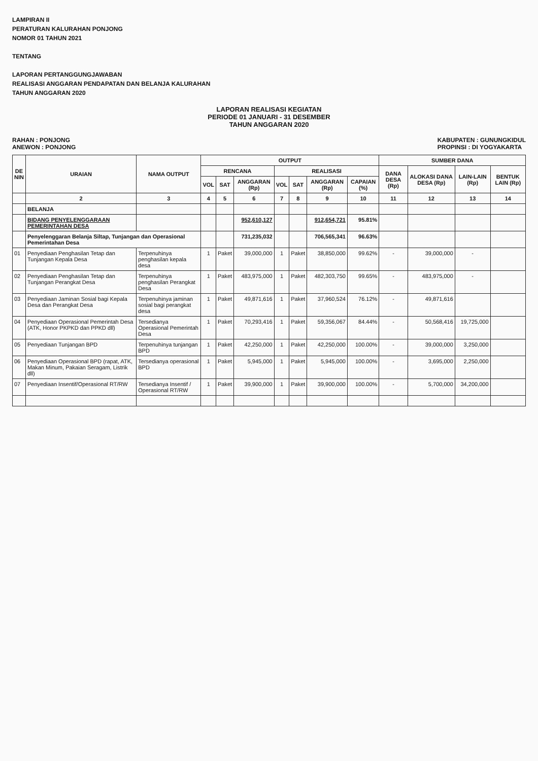LAMPIRAN II
PERATURAN KALURAHAN PONJONG
NOMOR 01 TAHUN 2021
TENTANG
LAPORAN PERTANGGUNGJAWABAN
REALISASI ANGGARAN PENDAPATAN DAN BELANJA KALURAHAN
TAHUN ANGGARAN 2020
LAPORAN REALISASI KEGIATAN
PERIODE 01 JANUARI - 31 DESEMBER
TAHUN ANGGARAN 2020
RAHAN : PONJONG
ANEWON : PONJONG
KABUPATEN : GUNUNGKIDUL
PROPINSI : DI YOGYAKARTA
| DE NIN | URAIAN | NAMA OUTPUT | OUTPUT | | | | | | | SUMBER DANA | | | |
| --- | --- | --- | --- | --- | --- | --- | --- | --- | --- | --- | --- | --- | --- |
| | | | RENCANA | | | REALISASI | | | | DANA DESA (Rp) | ALOKASI DANA DESA (Rp) | LAIN-LAIN (Rp) | BENTUK LAIN (Rp) |
| | | | VOL | SAT | ANGGARAN (Rp) | VOL | SAT | ANGGARAN (Rp) | CAPAIAN (%) | | | | |
| | 2 | 3 | 4 | 5 | 6 | 7 | 8 | 9 | 10 | 11 | 12 | 13 | 14 |
| | BELANJA | | | | | | | | | | | | |
| | BIDANG PENYELENGGARAAN PEMERINTAHAN DESA | | | | 952,610,127 | | | 912,654,721 | 95.81% | | | | |
| | Penyelenggaran Belanja Siltap, Tunjangan dan Operasional Pemerintahan Desa | | | | 731,235,032 | | | 706,565,341 | 96.63% | | | | |
| 01 | Penyediaan Penghasilan Tetap dan Tunjangan Kepala Desa | Terpenuhinya penghasilan kepala desa | 1 | Paket | 39,000,000 | 1 | Paket | 38,850,000 | 99.62% | - | 39,000,000 | - | |
| 02 | Penyediaan Penghasilan Tetap dan Tunjangan Perangkat Desa | Terpenuhinya penghasilan Perangkat Desa | 1 | Paket | 483,975,000 | 1 | Paket | 482,303,750 | 99.65% | - | 483,975,000 | - | |
| 03 | Penyediaan Jaminan Sosial bagi Kepala Desa dan Perangkat Desa | Terpenuhinya jaminan sosial bagi perangkat desa | 1 | Paket | 49,871,616 | 1 | Paket | 37,960,524 | 76.12% | - | 49,871,616 | | |
| 04 | Penyediaan Operasional Pemerintah Desa (ATK, Honor PKPKD dan PPKD dll) | Tersedianya Operasional Pemerintah Desa | 1 | Paket | 70,293,416 | 1 | Paket | 59,356,067 | 84.44% | - | 50,568,416 | 19,725,000 | |
| 05 | Penyediaan Tunjangan BPD | Terpenuhinya tunjangan BPD | 1 | Paket | 42,250,000 | 1 | Paket | 42,250,000 | 100.00% | - | 39,000,000 | 3,250,000 | |
| 06 | Penyediaan Operasional BPD (rapat, ATK, Makan Minum, Pakaian Seragam, Listrik dll) | Tersedianya operasional BPD | 1 | Paket | 5,945,000 | 1 | Paket | 5,945,000 | 100.00% | - | 3,695,000 | 2,250,000 | |
| 07 | Penyediaan Insentif/Operasional RT/RW | Tersedianya Insentif / Operasional RT/RW | 1 | Paket | 39,900,000 | 1 | Paket | 39,900,000 | 100.00% | - | 5,700,000 | 34,200,000 | |